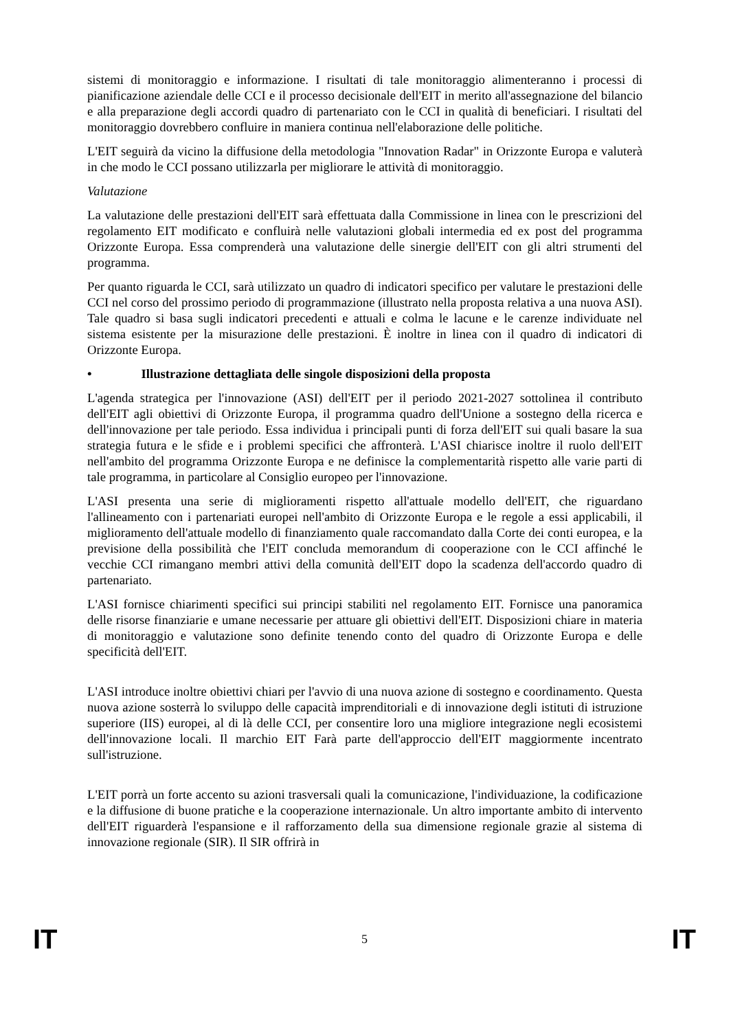sistemi di monitoraggio e informazione. I risultati di tale monitoraggio alimenteranno i processi di pianificazione aziendale delle CCI e il processo decisionale dell'EIT in merito all'assegnazione del bilancio e alla preparazione degli accordi quadro di partenariato con le CCI in qualità di beneficiari. I risultati del monitoraggio dovrebbero confluire in maniera continua nell'elaborazione delle politiche.
L'EIT seguirà da vicino la diffusione della metodologia "Innovation Radar" in Orizzonte Europa e valuterà in che modo le CCI possano utilizzarla per migliorare le attività di monitoraggio.
Valutazione
La valutazione delle prestazioni dell'EIT sarà effettuata dalla Commissione in linea con le prescrizioni del regolamento EIT modificato e confluirà nelle valutazioni globali intermedia ed ex post del programma Orizzonte Europa. Essa comprenderà una valutazione delle sinergie dell'EIT con gli altri strumenti del programma.
Per quanto riguarda le CCI, sarà utilizzato un quadro di indicatori specifico per valutare le prestazioni delle CCI nel corso del prossimo periodo di programmazione (illustrato nella proposta relativa a una nuova ASI). Tale quadro si basa sugli indicatori precedenti e attuali e colma le lacune e le carenze individuate nel sistema esistente per la misurazione delle prestazioni. È inoltre in linea con il quadro di indicatori di Orizzonte Europa.
• Illustrazione dettagliata delle singole disposizioni della proposta
L'agenda strategica per l'innovazione (ASI) dell'EIT per il periodo 2021-2027 sottolinea il contributo dell'EIT agli obiettivi di Orizzonte Europa, il programma quadro dell'Unione a sostegno della ricerca e dell'innovazione per tale periodo. Essa individua i principali punti di forza dell'EIT sui quali basare la sua strategia futura e le sfide e i problemi specifici che affronterà. L'ASI chiarisce inoltre il ruolo dell'EIT nell'ambito del programma Orizzonte Europa e ne definisce la complementarità rispetto alle varie parti di tale programma, in particolare al Consiglio europeo per l'innovazione.
L'ASI presenta una serie di miglioramenti rispetto all'attuale modello dell'EIT, che riguardano l'allineamento con i partenariati europei nell'ambito di Orizzonte Europa e le regole a essi applicabili, il miglioramento dell'attuale modello di finanziamento quale raccomandato dalla Corte dei conti europea, e la previsione della possibilità che l'EIT concluda memorandum di cooperazione con le CCI affinché le vecchie CCI rimangano membri attivi della comunità dell'EIT dopo la scadenza dell'accordo quadro di partenariato.
L'ASI fornisce chiarimenti specifici sui principi stabiliti nel regolamento EIT. Fornisce una panoramica delle risorse finanziarie e umane necessarie per attuare gli obiettivi dell'EIT. Disposizioni chiare in materia di monitoraggio e valutazione sono definite tenendo conto del quadro di Orizzonte Europa e delle specificità dell'EIT.
L'ASI introduce inoltre obiettivi chiari per l'avvio di una nuova azione di sostegno e coordinamento. Questa nuova azione sosterrà lo sviluppo delle capacità imprenditoriali e di innovazione degli istituti di istruzione superiore (IIS) europei, al di là delle CCI, per consentire loro una migliore integrazione negli ecosistemi dell'innovazione locali. Il marchio EIT Farà parte dell'approccio dell'EIT maggiormente incentrato sull'istruzione.
L'EIT porrà un forte accento su azioni trasversali quali la comunicazione, l'individuazione, la codificazione e la diffusione di buone pratiche e la cooperazione internazionale. Un altro importante ambito di intervento dell'EIT riguarderà l'espansione e il rafforzamento della sua dimensione regionale grazie al sistema di innovazione regionale (SIR). Il SIR offrirà in
IT 5 IT